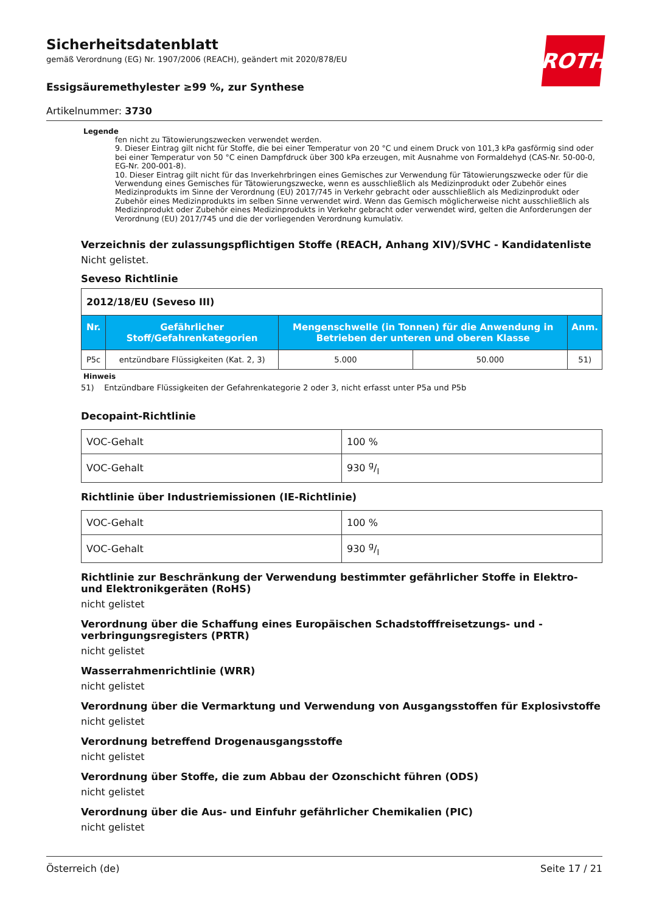ROTH
Sicherheitsdatenblatt
gemäß Verordnung (EG) Nr. 1907/2006 (REACH), geändert mit 2020/878/EU
Essigsäuremethylester ≥99 %, zur Synthese
Artikelnummer: 3730
Legende
fen nicht zu Tätowierungszwecken verwendet werden.
9. Dieser Eintrag gilt nicht für Stoffe, die bei einer Temperatur von 20 °C und einem Druck von 101,3 kPa gasförmig sind oder bei einer Temperatur von 50 °C einen Dampfdruck über 300 kPa erzeugen, mit Ausnahme von Formaldehyd (CAS-Nr. 50-00-0, EG-Nr. 200-001-8).
10. Dieser Eintrag gilt nicht für das Inverkehrbringen eines Gemisches zur Verwendung für Tätowierungszwecke oder für die Verwendung eines Gemisches für Tätowierungszwecke, wenn es ausschließlich als Medizinprodukt oder Zubehör eines Medizinprodukts im Sinne der Verordnung (EU) 2017/745 in Verkehr gebracht oder ausschließlich als Medizinprodukt oder Zubehör eines Medizinprodukts im selben Sinne verwendet wird. Wenn das Gemisch möglicherweise nicht ausschließlich als Medizinprodukt oder Zubehör eines Medizinprodukts in Verkehr gebracht oder verwendet wird, gelten die Anforderungen der Verordnung (EU) 2017/745 und die der vorliegenden Verordnung kumulativ.
Verzeichnis der zulassungspflichtigen Stoffe (REACH, Anhang XIV)/SVHC - Kandidatenliste
Nicht gelistet.
Seveso Richtlinie
| 2012/18/EU (Seveso III) | | | | |
| Nr. | Gefährlicher Stoff/Gefahrenkategorien | Mengenschwelle (in Tonnen) für die Anwendung in Betrieben der unteren und oberen Klasse | | Anm. |
| P5c | entzündbare Flüssigkeiten (Kat. 2, 3) | 5.000 | 50.000 | 51) |
Hinweis
51) Entzündbare Flüssigkeiten der Gefahrenkategorie 2 oder 3, nicht erfasst unter P5a und P5b
Decopaint-Richtlinie
| VOC-Gehalt | 100 % |
| VOC-Gehalt | 930 g/l |
Richtlinie über Industriemissionen (IE-Richtlinie)
| VOC-Gehalt | 100 % |
| VOC-Gehalt | 930 g/l |
Richtlinie zur Beschränkung der Verwendung bestimmter gefährlicher Stoffe in Elektro- und Elektronikgeräten (RoHS)
nicht gelistet
Verordnung über die Schaffung eines Europäischen Schadstofffreisetzungs- und -verbringungsregisters (PRTR)
nicht gelistet
Wasserrahmenrichtlinie (WRR)
nicht gelistet
Verordnung über die Vermarktung und Verwendung von Ausgangsstoffen für Explosivstoffe
nicht gelistet
Verordnung betreffend Drogenausgangsstoffe
nicht gelistet
Verordnung über Stoffe, die zum Abbau der Ozonschicht führen (ODS)
nicht gelistet
Verordnung über die Aus- und Einfuhr gefährlicher Chemikalien (PIC)
nicht gelistet
Österreich (de) Seite 17 / 21